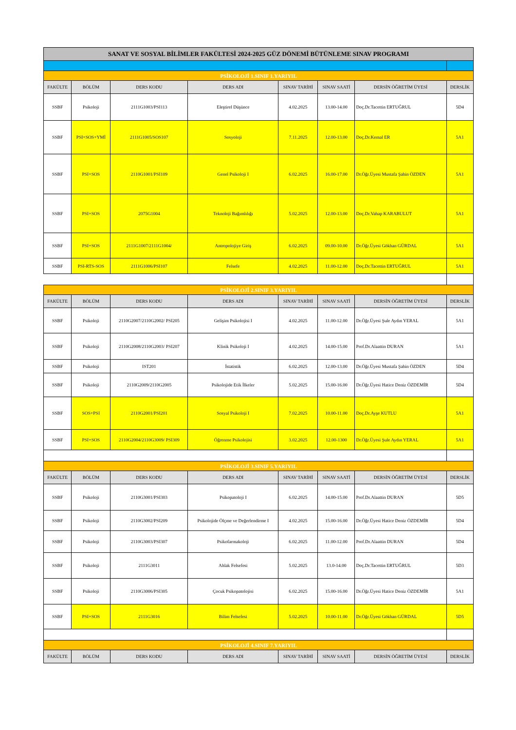| SANAT VE SOSYAL BİLİMLER FAKÜLTESİ 2024-2025 GÜZ DÖNEMİ BÜTÜNLEME SINAV PROGRAMI | | | | | | | |
| PSİKOLOJİ 1.SINIF 1.YARIYIL | | | | | | | |
| FAKÜLTE | BÖLÜM | DERS KODU | DERS ADI | SINAV TARİHİ | SINAV SAATİ | DERSİN ÖĞRETİM ÜYESİ | DERSLİK |
| SSBF | Psikoloji | 2111G1003/PSI113 | Eleştirel Düşünce | 4.02.2025 | 13.00-14.00 | Doç.Dr.Tacettin ERTUĞRUL | 5D4 |
| SSBF | PSI+SOS+YMİ | 2111G1005/SOS107 | Sosyoloji | 7.11.2025 | 12.00-13.00 | Doç.Dr.Kemal ER | 5A1 |
| SSBF | PSI+SOS | 2110G1001/PSI109 | Genel Psikoloji I | 6.02.2025 | 16.00-17.00 | Dr.Öğr.Üyesi Mustafa Şahin ÖZDEN | 5A1 |
| SSBF | PSI+SOS | 2075G1004 | Teknoloji Bağımlılığı | 5.02.2025 | 12.00-13.00 | Doç.Dr.Vahap KARABULUT | 5A1 |
| SSBF | PSI+SOS | 2111G1007/2111G1004/ | Antropolojiye Giriş | 6.02.2025 | 09.00-10.00 | Dr.Öğr.Üyesi Gökhan GÜRDAL | 5A1 |
| SSBF | PSI-RTS-SOS | 2111G1006/PSI107 | Felsefe | 4.02.2025 | 11.00-12.00 | Doç.Dr.Tacettin ERTUĞRUL | 5A1 |
| PSİKOLOJİ 2.SINIF 3.YARIYIL | | | | | | | |
| FAKÜLTE | BÖLÜM | DERS KODU | DERS ADI | SINAV TARİHİ | SINAV SAATİ | DERSİN ÖĞRETİM ÜYESİ | DERSLİK |
| SSBF | Psikoloji | 2110G2007/2110G2002/ PSI205 | Gelişim Psikolojisi I | 4.02.2025 | 11.00-12.00 | Dr.Öğr.Üyesi Şule Aydın YERAL | 5A1 |
| SSBF | Psikoloji | 2110G2008/2110G2003/ PSI207 | Klinik Psikoloji I | 4.02.2025 | 14.00-15.00 | Prof.Dr.Alaattin DURAN | 5A1 |
| SSBF | Psikoloji | IST201 | İstatistik | 6.02.2025 | 12.00-13.00 | Dr.Öğr.Üyesi Mustafa Şahin ÖZDEN | 5D4 |
| SSBF | Psikoloji | 2110G2009/2110G2005 | Psikolojide Etik İlkeler | 5.02.2025 | 15.00-16.00 | Dr.Öğr.Üyesi Hatice Deniz ÖZDEMİR | 5D4 |
| SSBF | SOS+PSI | 2110G2001/PSI201 | Sosyal Psikoloji I | 7.02.2025 | 10.00-11.00 | Doç.Dr.Ayşe KUTLU | 5A1 |
| SSBF | PSI+SOS | 2110G2004/2110G3009/ PSI309 | Öğrenme Psikolojisi | 3.02.2025 | 12.00-1300 | Dr.Öğr.Üyesi Şule Aydın YERAL | 5A1 |
| PSİKOLOJİ 3.SINIF 5.YARIYIL | | | | | | | |
| FAKÜLTE | BÖLÜM | DERS KODU | DERS ADI | SINAV TARİHİ | SINAV SAATİ | DERSİN ÖĞRETİM ÜYESİ | DERSLİK |
| SSBF | Psikoloji | 2110G3001/PSI303 | Psikopatoloji I | 6.02.2025 | 14.00-15.00 | Prof.Dr.Alaattin DURAN | 5D5 |
| SSBF | Psikoloji | 2110G3002/PSI209 | Psikolojide Ölçme ve Değerlendirme I | 4.02.2025 | 15.00-16.00 | Dr.Öğr.Üyesi Hatice Deniz ÖZDEMİR | 5D4 |
| SSBF | Psikoloji | 2110G3003/PSI307 | Psikofarmakoloji | 6.02.2025 | 11.00-12.00 | Prof.Dr.Alaattin DURAN | 5D4 |
| SSBF | Psikoloji | 2111G3011 | Ahlak Felsefesi | 5.02.2025 | 13.0-14.00 | Doç.Dr.Tacettin ERTUĞRUL | 5D3 |
| SSBF | Psikoloji | 2110G3006/PSI305 | Çocuk Psikopatolojisi | 6.02.2025 | 15.00-16.00 | Dr.Öğr.Üyesi Hatice Deniz ÖZDEMİR | 5A1 |
| SSBF | PSI+SOS | 2111G3016 | Bilim Felsefesi | 5.02.2025 | 10.00-11.00 | Dr.Öğr.Üyesi Gökhan GÜRDAL | 5D5 |
| PSİKOLOJİ 4.SINIF 7.YARIYIL | | | | | | | |
| FAKÜLTE | BÖLÜM | DERS KODU | DERS ADI | SINAV TARİHİ | SINAV SAATİ | DERSİN ÖĞRETİM ÜYESİ | DERSLİK |